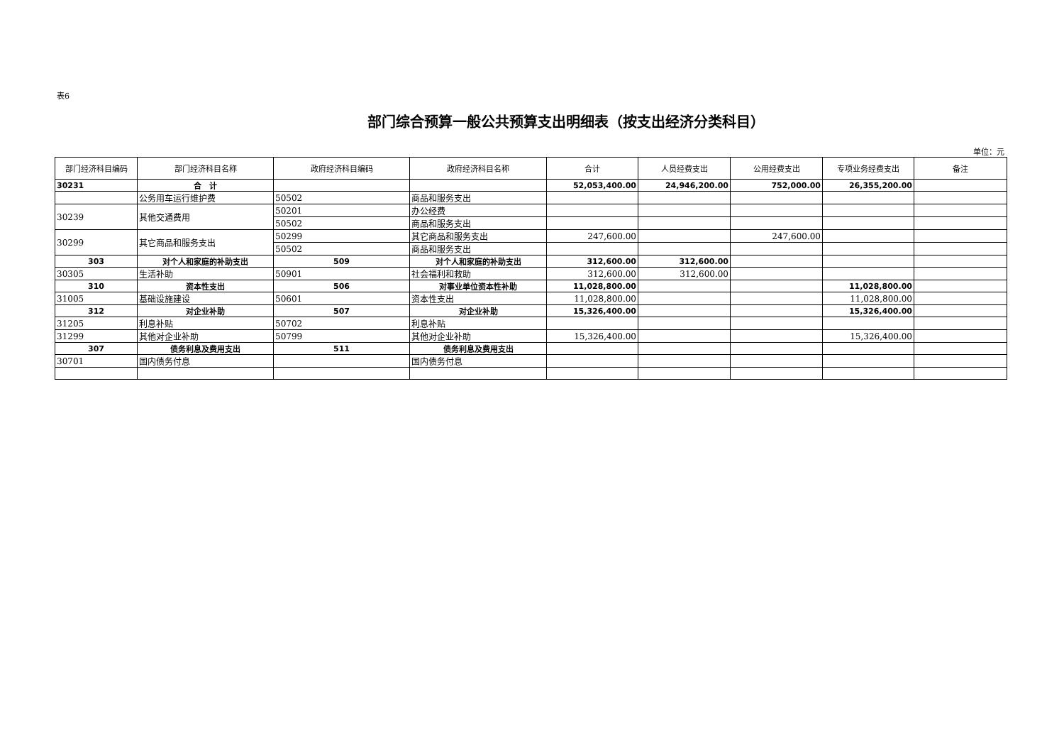表6
部门综合预算一般公共预算支出明细表（按支出经济分类科目）
单位：元
| 部门经济科目编码 | 部门经济科目名称 | 政府经济科目编码 | 政府经济科目名称 | 合计 | 人员经费支出 | 公用经费支出 | 专项业务经费支出 | 备注 |
| --- | --- | --- | --- | --- | --- | --- | --- | --- |
| 30231 | 合 计 | | | 52,053,400.00 | 24,946,200.00 | 752,000.00 | 26,355,200.00 | |
| | 公务用车运行维护费 | 50502 | 商品和服务支出 | | | | | |
| 30239 | 其他交通费用 | 50201 | 办公经费 | | | | | |
| | | 50502 | 商品和服务支出 | | | | | |
| 30299 | 其它商品和服务支出 | 50299 | 其它商品和服务支出 | 247,600.00 | | 247,600.00 | | |
| | | 50502 | 商品和服务支出 | | | | | |
| 303 | 对个人和家庭的补助支出 | 509 | 对个人和家庭的补助支出 | 312,600.00 | 312,600.00 | | | |
| 30305 | 生活补助 | 50901 | 社会福利和救助 | 312,600.00 | 312,600.00 | | | |
| 310 | 资本性支出 | 506 | 对事业单位资本性补助 | 11,028,800.00 | | | 11,028,800.00 | |
| 31005 | 基础设施建设 | 50601 | 资本性支出 | 11,028,800.00 | | | 11,028,800.00 | |
| 312 | 对企业补助 | 507 | 对企业补助 | 15,326,400.00 | | | 15,326,400.00 | |
| 31205 | 利息补贴 | 50702 | 利息补贴 | | | | | |
| 31299 | 其他对企业补助 | 50799 | 其他对企业补助 | 15,326,400.00 | | | 15,326,400.00 | |
| 307 | 债务利息及费用支出 | 511 | 债务利息及费用支出 | | | | | |
| 30701 | 国内债务付息 | | 国内债务付息 | | | | | |